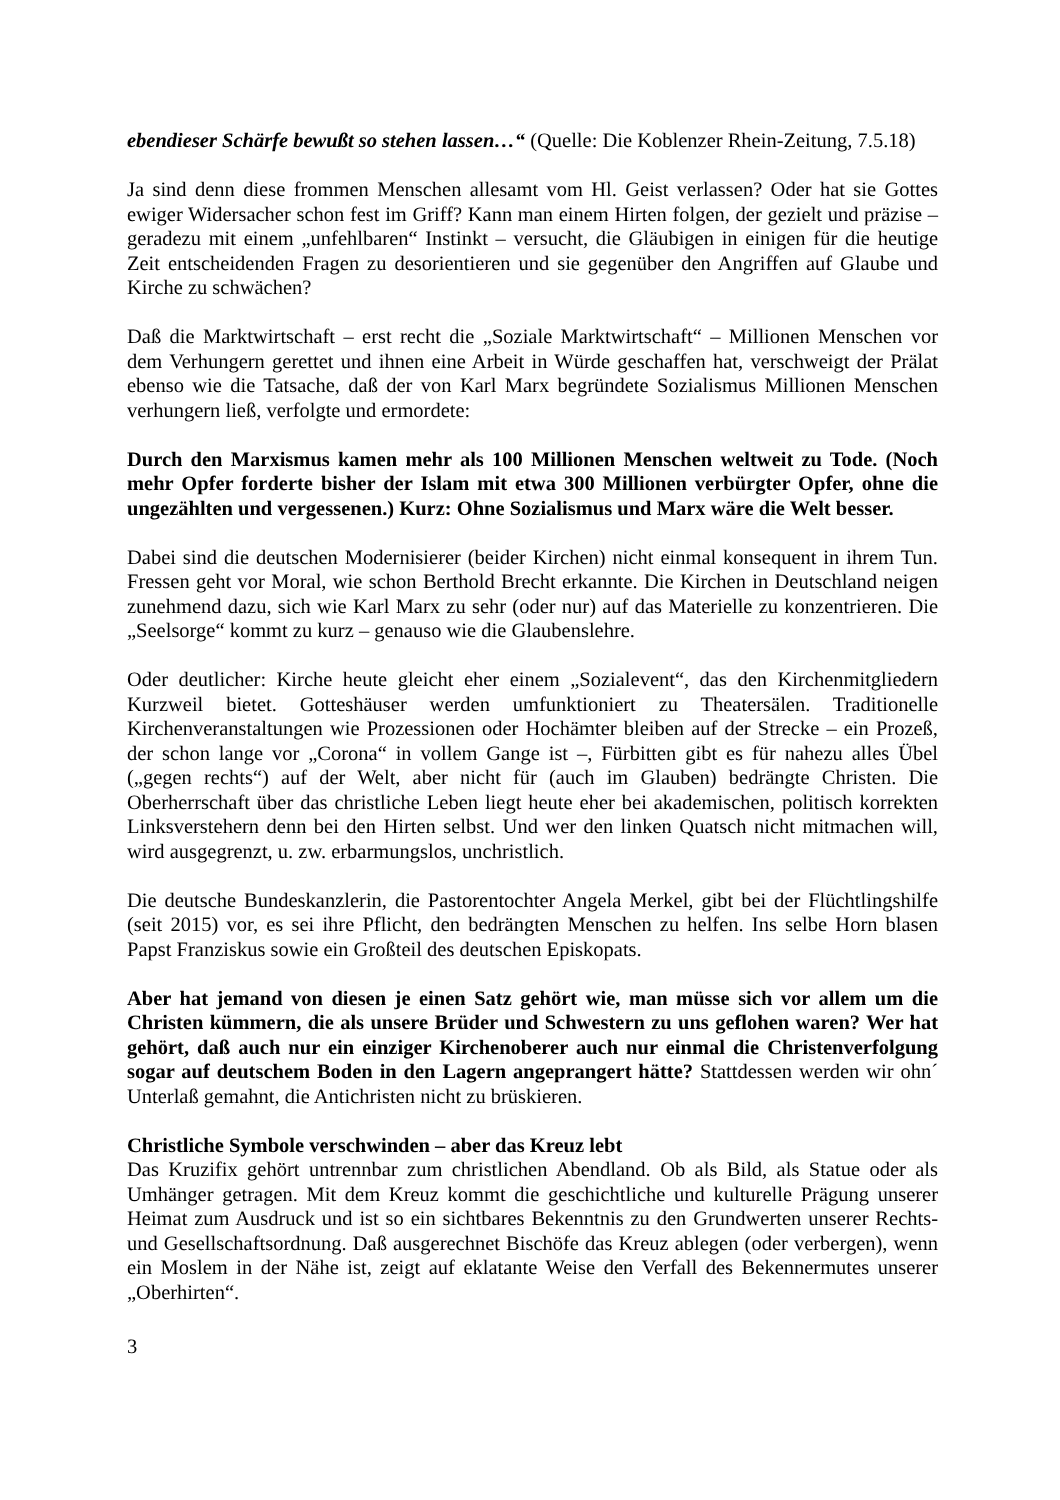ebendieser Schärfe bewußt so stehen lassen…“ (Quelle: Die Koblenzer Rhein-Zeitung, 7.5.18)
Ja sind denn diese frommen Menschen allesamt vom Hl. Geist verlassen? Oder hat sie Gottes ewiger Widersacher schon fest im Griff? Kann man einem Hirten folgen, der gezielt und präzise – geradezu mit einem „unfehlbaren“ Instinkt – versucht, die Gläubigen in einigen für die heutige Zeit entscheidenden Fragen zu desorientieren und sie gegenüber den Angriffen auf Glaube und Kirche zu schwächen?
Daß die Marktwirtschaft – erst recht die „Soziale Marktwirtschaft“ – Millionen Menschen vor dem Verhungern gerettet und ihnen eine Arbeit in Würde geschaffen hat, verschweigt der Prälat ebenso wie die Tatsache, daß der von Karl Marx begründete Sozialismus Millionen Menschen verhungern ließ, verfolgte und ermordete:
Durch den Marxismus kamen mehr als 100 Millionen Menschen weltweit zu Tode. (Noch mehr Opfer forderte bisher der Islam mit etwa 300 Millionen verbürgter Opfer, ohne die ungezählten und vergessenen.) Kurz: Ohne Sozialismus und Marx wäre die Welt besser.
Dabei sind die deutschen Modernisierer (beider Kirchen) nicht einmal konsequent in ihrem Tun. Fressen geht vor Moral, wie schon Berthold Brecht erkannte. Die Kirchen in Deutschland neigen zunehmend dazu, sich wie Karl Marx zu sehr (oder nur) auf das Materielle zu konzentrieren. Die „Seelsorge“ kommt zu kurz – genauso wie die Glaubenslehre.
Oder deutlicher: Kirche heute gleicht eher einem „Sozialevent“, das den Kirchenmitgliedern Kurzweil bietet. Gotteshäuser werden umfunktioniert zu Theatersälen. Traditionelle Kirchenveranstaltungen wie Prozessionen oder Hochämter bleiben auf der Strecke – ein Prozeß, der schon lange vor „Corona“ in vollem Gange ist –, Fürbitten gibt es für nahezu alles Übel („gegen rechts“) auf der Welt, aber nicht für (auch im Glauben) bedrängte Christen. Die Oberherrschaft über das christliche Leben liegt heute eher bei akademischen, politisch korrekten Linksverstehern denn bei den Hirten selbst. Und wer den linken Quatsch nicht mitmachen will, wird ausgegrenzt, u. zw. erbarmungslos, unchristlich.
Die deutsche Bundeskanzlerin, die Pastorentochter Angela Merkel, gibt bei der Flüchtlingshilfe (seit 2015) vor, es sei ihre Pflicht, den bedrängten Menschen zu helfen. Ins selbe Horn blasen Papst Franziskus sowie ein Großteil des deutschen Episkopats.
Aber hat jemand von diesen je einen Satz gehört wie, man müsse sich vor allem um die Christen kümmern, die als unsere Brüder und Schwestern zu uns geflohen waren? Wer hat gehört, daß auch nur ein einziger Kirchenoberer auch nur einmal die Christenverfolgung sogar auf deutschem Boden in den Lagern angeprangert hätte? Stattdessen werden wir ohn´ Unterlaß gemahnt, die Antichristen nicht zu brüskieren.
Christliche Symbole verschwinden – aber das Kreuz lebt
Das Kruzifix gehört untrennbar zum christlichen Abendland. Ob als Bild, als Statue oder als Umhänger getragen. Mit dem Kreuz kommt die geschichtliche und kulturelle Prägung unserer Heimat zum Ausdruck und ist so ein sichtbares Bekenntnis zu den Grundwerten unserer Rechts- und Gesellschaftsordnung. Daß ausgerechnet Bischöfe das Kreuz ablegen (oder verbergen), wenn ein Moslem in der Nähe ist, zeigt auf eklatante Weise den Verfall des Bekennermutes unserer „Oberhirten“.
3